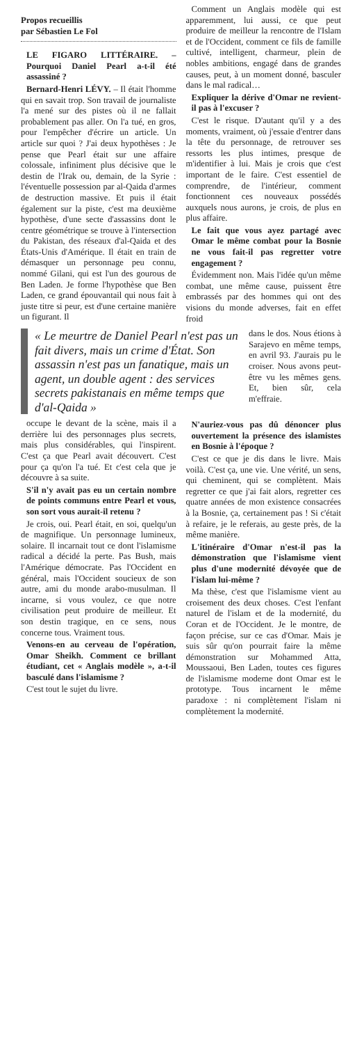Propos recueillis
par Sébastien Le Fol
LE FIGARO LITTÉRAIRE. – Pourquoi Daniel Pearl a-t-il été assassiné ?
Bernard-Henri LÉVY. – Il était l'homme qui en savait trop. Son travail de journaliste l'a mené sur des pistes où il ne fallait probablement pas aller. On l'a tué, en gros, pour l'empêcher d'écrire un article. Un article sur quoi ? J'ai deux hypothèses : Je pense que Pearl était sur une affaire colossale, infiniment plus décisive que le destin de l'Irak ou, demain, de la Syrie : l'éventuelle possession par al-Qaida d'armes de destruction massive. Et puis il était également sur la piste, c'est ma deuxième hypothèse, d'une secte d'assassins dont le centre géométrique se trouve à l'intersection du Pakistan, des réseaux d'al-Qaida et des États-Unis d'Amérique. Il était en train de démasquer un personnage peu connu, nommé Gilani, qui est l'un des gourous de Ben Laden. Je forme l'hypothèse que Ben Laden, ce grand épouvantail qui nous fait à juste titre si peur, est d'une certaine manière un figurant. Il
Comment un Anglais modèle qui est apparemment, lui aussi, ce que peut produire de meilleur la rencontre de l'Islam et de l'Occident, comment ce fils de famille cultivé, intelligent, charmeur, plein de nobles ambitions, engagé dans de grandes causes, peut, à un moment donné, basculer dans le mal radical…
Expliquer la dérive d'Omar ne revient-il pas à l'excuser ?
C'est le risque. D'autant qu'il y a des moments, vraiment, où j'essaie d'entrer dans la tête du personnage, de retrouver ses ressorts les plus intimes, presque de m'identifier à lui. Mais je crois que c'est important de le faire. C'est essentiel de comprendre, de l'intérieur, comment fonctionnent ces nouveaux possédés auxquels nous aurons, je crois, de plus en plus affaire.
Le fait que vous ayez partagé avec Omar le même combat pour la Bosnie ne vous fait-il pas regretter votre engagement ?
Évidemment non. Mais l'idée qu'un même combat, une même cause, puissent être embrassés par des hommes qui ont des visions du monde adverses, fait en effet froid
« Le meurtre de Daniel Pearl n'est pas un fait divers, mais un crime d'État. Son assassin n'est pas un fanatique, mais un agent, un double agent : des services secrets pakistanais en même temps que d'al-Qaida »
dans le dos. Nous étions à Sarajevo en même temps, en avril 93. J'aurais pu le croiser. Nous avons peut-être vu les mêmes gens. Et, bien sûr, cela m'effraie.
occupe le devant de la scène, mais il a derrière lui des personnages plus secrets, mais plus considérables, qui l'inspirent. C'est ça que Pearl avait découvert. C'est pour ça qu'on l'a tué. Et c'est cela que je découvre à sa suite.
S'il n'y avait pas eu un certain nombre de points communs entre Pearl et vous, son sort vous aurait-il retenu ?
Je crois, oui. Pearl était, en soi, quelqu'un de magnifique. Un personnage lumineux, solaire. Il incarnait tout ce dont l'islamisme radical a décidé la perte. Pas Bush, mais l'Amérique démocrate. Pas l'Occident en général, mais l'Occident soucieux de son autre, ami du monde arabo-musulman. Il incarne, si vous voulez, ce que notre civilisation peut produire de meilleur. Et son destin tragique, en ce sens, nous concerne tous. Vraiment tous.
Venons-en au cerveau de l'opération, Omar Sheikh. Comment ce brillant étudiant, cet « Anglais modèle », a-t-il basculé dans l'islamisme ?
C'est tout le sujet du livre.
N'auriez-vous pas dû dénoncer plus ouvertement la présence des islamistes en Bosnie à l'époque ?
C'est ce que je dis dans le livre. Mais voilà. C'est ça, une vie. Une vérité, un sens, qui cheminent, qui se complètent. Mais regretter ce que j'ai fait alors, regretter ces quatre années de mon existence consacrées à la Bosnie, ça, certainement pas ! Si c'était à refaire, je le referais, au geste près, de la même manière.
L'itinéraire d'Omar n'est-il pas la démonstration que l'islamisme vient plus d'une modernité dévoyée que de l'islam lui-même ?
Ma thèse, c'est que l'islamisme vient au croisement des deux choses. C'est l'enfant naturel de l'islam et de la modernité, du Coran et de l'Occident. Je le montre, de façon précise, sur ce cas d'Omar. Mais je suis sûr qu'on pourrait faire la même démonstration sur Mohammed Atta, Moussaoui, Ben Laden, toutes ces figures de l'islamisme moderne dont Omar est le prototype. Tous incarnent le même paradoxe : ni complètement l'islam ni complètement la modernité.